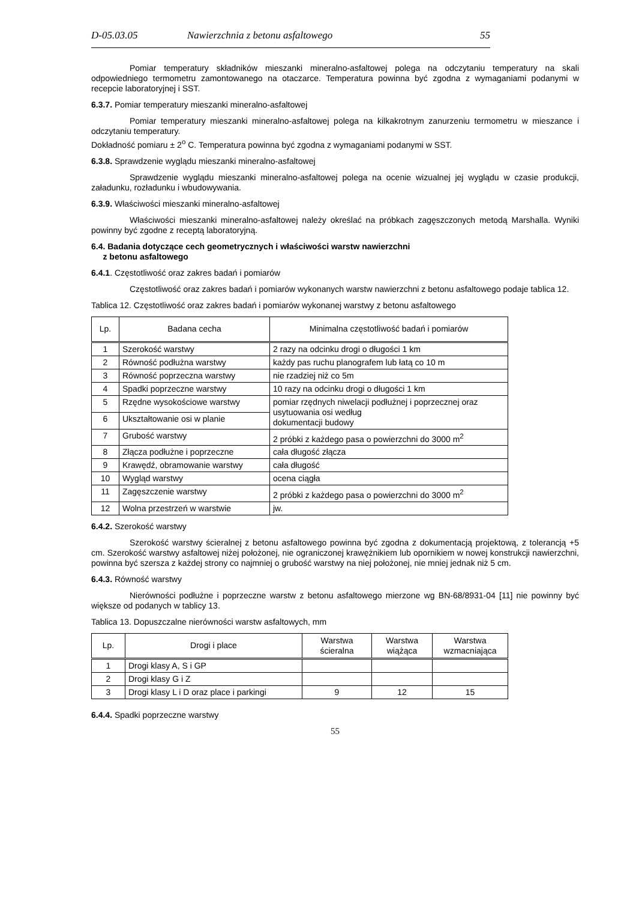D-05.03.05 Nawierzchnia z betonu asfaltowego 55
Pomiar temperatury składników mieszanki mineralno-asfaltowej polega na odczytaniu temperatury na skali odpowiedniego termometru zamontowanego na otaczarce. Temperatura powinna być zgodna z wymaganiami podanymi w recepcie laboratoryjnej i SST.
6.3.7. Pomiar temperatury mieszanki mineralno-asfaltowej
Pomiar temperatury mieszanki mineralno-asfaltowej polega na kilkakrotnym zanurzeniu termometru w mieszance i odczytaniu temperatury.
Dokładność pomiaru ± 2<sup>o</sup> C. Temperatura powinna być zgodna z wymaganiami podanymi w SST.
6.3.8. Sprawdzenie wyglądu mieszanki mineralno-asfaltowej
Sprawdzenie wyglądu mieszanki mineralno-asfaltowej polega na ocenie wizualnej jej wyglądu w czasie produkcji, załadunku, rozładunku i wbudowywania.
6.3.9. Właściwości mieszanki mineralno-asfaltowej
Właściwości mieszanki mineralno-asfaltowej należy określać na próbkach zagęszczonych metodą Marshalla. Wyniki powinny być zgodne z receptą laboratoryjną.
6.4. Badania dotyczące cech geometrycznych i właściwości warstw nawierzchni
z betonu asfaltowego
6.4.1. Częstotliwość oraz zakres badań i pomiarów
Częstotliwość oraz zakres badań i pomiarów wykonanych warstw nawierzchni z betonu asfaltowego podaje tablica 12.
Tablica 12. Częstotliwość oraz zakres badań i pomiarów wykonanej warstwy z betonu asfaltowego
| Lp. | Badana cecha | Minimalna częstotliwość badań i pomiarów |
| --- | --- | --- |
| 1 | Szerokość warstwy | 2 razy na odcinku drogi o długości 1 km |
| 2 | Równość podłużna warstwy | każdy pas ruchu planografem lub łatą co 10 m |
| 3 | Równość poprzeczna warstwy | nie rzadziej niż co 5m |
| 4 | Spadki poprzeczne warstwy | 10 razy na odcinku drogi o długości 1 km |
| 5 | Rzędne wysokościowe warstwy | pomiar rzędnych niwelacji podłużnej i poprzecznej oraz usytuowania osi według dokumentacji budowy |
| 6 | Ukształtowanie osi w planie | |
| 7 | Grubość warstwy | 2 próbki z każdego pasa o powierzchni do 3000 m<sup>2</sup> |
| 8 | Złącza podłużne i poprzeczne | cała długość złącza |
| 9 | Krawędź, obramowanie warstwy | cała długość |
| 10 | Wygląd warstwy | ocena ciągła |
| 11 | Zagęszczenie warstwy | 2 próbki z każdego pasa o powierzchni do 3000 m<sup>2</sup> |
| 12 | Wolna przestrzeń w warstwie | jw. |
6.4.2. Szerokość warstwy
Szerokość warstwy ścieralnej z betonu asfaltowego powinna być zgodna z dokumentacją projektową, z tolerancją +5 cm. Szerokość warstwy asfaltowej niżej położonej, nie ograniczonej krawężnikiem lub opornikiem w nowej konstrukcji nawierzchni, powinna być szersza z każdej strony co najmniej o grubość warstwy na niej położonej, nie mniej jednak niż 5 cm.
6.4.3. Równość warstwy
Nierówności podłużne i poprzeczne warstw z betonu asfaltowego mierzone wg BN-68/8931-04 [11] nie powinny być większe od podanych w tablicy 13.
Tablica 13. Dopuszczalne nierówności warstw asfaltowych, mm
| Lp. | Drogi i place | Warstwa ścieralna | Warstwa wiążąca | Warstwa wzmacniająca |
| --- | --- | --- | --- | --- |
| 1 | Drogi klasy A, S i GP | | | |
| 2 | Drogi klasy G i Z | | | |
| 3 | Drogi klasy L i D oraz place i parkingi | 9 | 12 | 15 |
6.4.4. Spadki poprzeczne warstwy
55